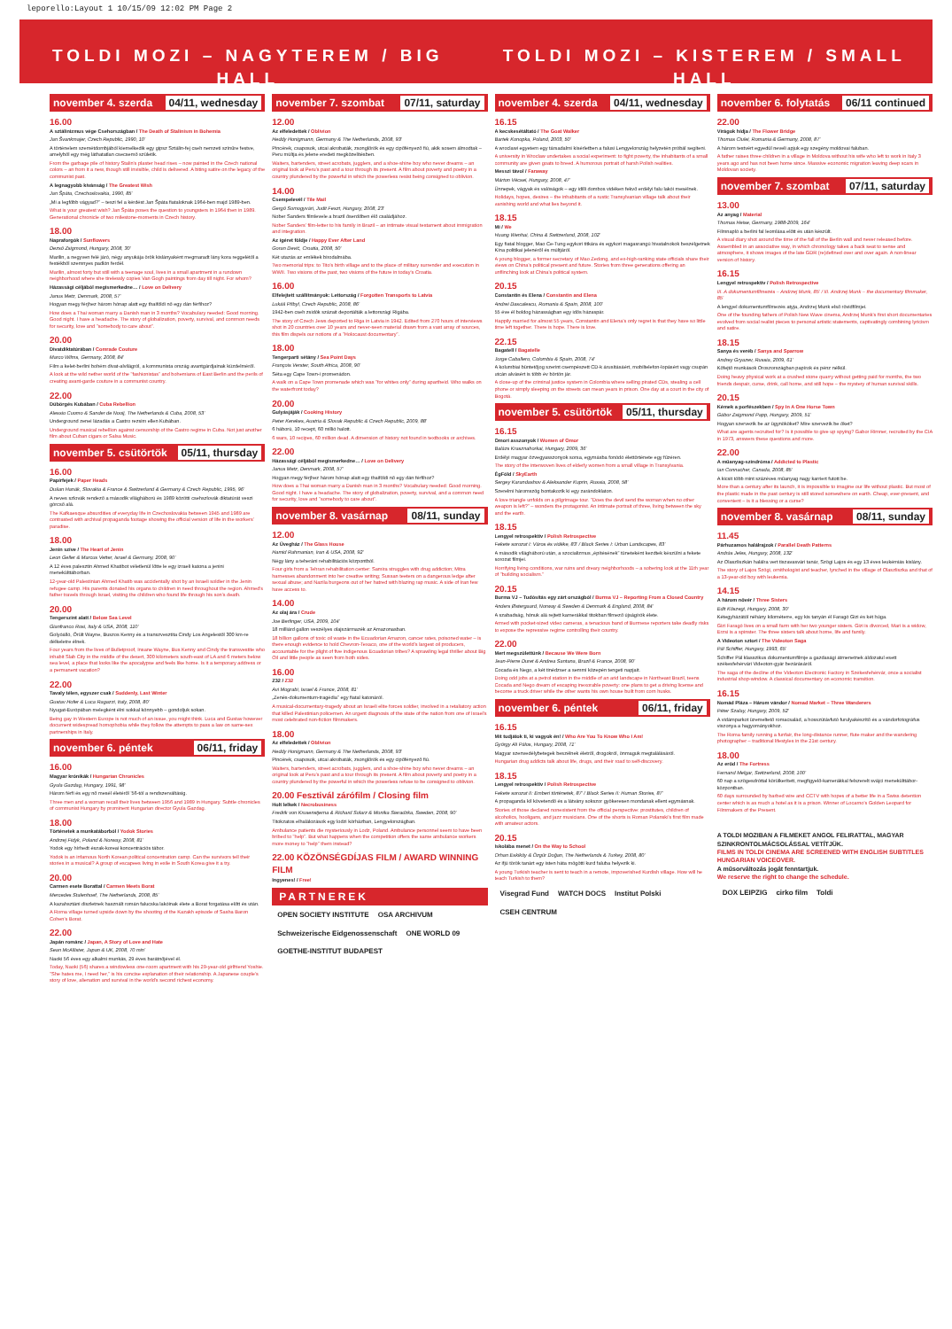leporello:Layout 1 10/15/09 12:02 PM Page 2
TOLDI MOZI – NAGYTEREM / BIG HALL
TOLDI MOZI – KISTEREM / SMALL HALL
november 4. szerda 04/11, wednesday
16.00
A sztálinizmus vége Csehországban / The Death of Stalinism in Bohemia
Jan Švankmajer, Czech Republic, 1990, 10'
A történelem szemétdombjából kiemelkedik egy gipsz Sztálin-fej cseh nemzeti színűre festve, amelyből egy még láthatatlan csecsemő születik.
From the garbage pile of history Stalin's plaster head rises – now painted in the Czech national colors – an from it a new, though still invisible, child is delivered. A biting satire on the legacy of the communist past.
A legnagyobb kívánság / The Greatest Wish
Jan Špáta, Czechoslovakia, 1990, 85'
„Mi a legfőbb vágyad?" – teszi fel a kérdést Jan Špáta fiataloknak 1964-ben majd 1989-ben.
What is your greatest wish? Jan Špáta poses the question to youngsters in 1964 then in 1989. Generational chronicle of two milestone-moments in Czech history.
18.00
Napraforgók / Sunflowers
Dezső Zsigmond, Hungary, 2008, 30'
Marilin, a negyven felé járó, négy anyukája örök kislányaként megmaradt lány kora reggelétől a festékből szemnyes padlón ferdél.
Marilin, almost forty but still with a teenage soul, lives in a small apartment in a rundown neighborhood where she tirelessly copies Van Gogh paintings from day till night. For whom?
Házassági céljából megismerkedne… / Love on Delivery
Janus Metz, Denmark, 2008, 57'
Hogyan megy férjhez három hónap alatt egy thaiföldi nő egy dán férfihoz?
How does a Thai woman marry a Danish man in 3 months? Vocabulary needed: Good morning. Good night. I have a headache. The story of globalization, poverty, survival, and common needs for security, love and "somebody to care about".
20.00
Divatdiktatúrában / Comrade Couture
Marco Wilms, Germany, 2008, 84'
Film a kelet-berlini bohém divat-alvilágról, a kommunista ország avantgárdjainak küzdelméről.
A look at the wild nether world of the "fashionistas" and bohemians of East Berlin and the perils of creating avant-garde couture in a communist country.
22.00
Dübörgés Kubában / Cuba Rebellion
Alessio Cuomo & Sander de Nooij, The Netherlands & Cuba, 2008, 53'
Underground zenei lázadás a Castro rezsim ellen Kubában.
Underground musical rebellion against censorship of the Castro regime in Cuba. Not just another film about Cuban cigars or Salsa Music.
november 5. csütörtök 05/11, thursday
16.00
Papírfejek / Paper Heads
Dušan Hanák, Slovakia & France & Switzerland & Germany & Czech Republic, 1995, 96'
A neves szlovák rendező a második világháború és 1989 közötti csehszlovák diktatúrát veszi górcső alá.
The Kafkaesque absurdities of everyday life in Czechoslovakia between 1945 and 1989 are contrasted with archival propaganda footage showing the official version of life in the workers' paradise.
18.00
Jenin szíve / The Heart of Jenin
Leon Geller & Marcus Vetter, Israel & Germany, 2008, 90'
A 12 éves palesztin Ahmed Khatibot véletlenül lőtte le egy izraeli katona a jenini menekülttáborban.
12-year-old Palestinian Ahmed Khatib was accidentally shot by an Israeli soldier in the Jenin refugee camp. His parents donated his organs to children in need throughout the region. Ahmed's father travels through Israel, visiting the children who found life through his son's death.
20.00
Tengerszint alatt / Below Sea Level
Gianfranco Rosi, Italy & USA, 2008, 110'
Golyóálló, Őrült Wayne, Buszos Kenny és a transzvesztita Cindy Los Angelestől 300 km-re délkeletre élnek.
Four years from the lives of Bulletproof, Insane Wayne, Bus Kenny and Cindy the transvestite who inhabit Slab City in the middle of the desert, 300 kilometers south-east of LA and 6 meters below sea level, a place that looks like the apocalypse and feels like home. Is it a temporary address or a permanent vacation?
22.00
Tavaly télen, egyszer csak / Suddenly, Last Winter
Gustav Hofer & Luca Ragazzi, Italy, 2008, 80'
Nyugat-Európában melegként élni sokkal könnyebb – gondoljuk sokan.
Being gay in Western Europe is not much of an issue, you might think. Luca and Gustav however document widespread homophobia while they follow the attempts to pass a law on same-sex partnerships in Italy.
november 6. péntek 06/11, friday
16.00
Magyar krónikák / Hungarian Chronicles
Gyula Gazdag, Hungary, 1991, 98'
Három férfi és egy nő mesél életéről '56-tól a rendszerváltásig.
Three men and a woman recall their lives between 1956 and 1989 in Hungary. Subtle chronicles of communist Hungary by prominent Hungarian director Gyula Gazdag.
18.00
Történetek a munkatáborból / Yodok Stories
Andrzej Fidyk, Poland & Norway, 2008, 81'
Yodok egy hírhedt észak-koreai koncentrációs tábor.
Yodok is an infamous North Korean political concentration camp. Can the survivors tell their stories in a musical? A group of escapees living in exile in South Korea give it a try.
20.00
Carmen esete Borattal / Carmen Meets Borat
Mercedes Stalenhoef, The Netherlands, 2008, 85'
A kazahsztáni diszlet­nek használt román falucska lakóinak élete a Borat forgatása előtt és után.
A Roma village turned upside down by the shooting of the Kazakh episode of Sasha Baron Cohen's Borat.
22.00
Japán románc / Japan, A Story of Love and Hate
Sean McAllister, Japan & UK, 2008, 70 min'
Naoki 56 éves egy alkalmi munkás, 29 éves barátnőjével él.
Today, Naoki (56) shares a windowless one-room apartment with his 29-year-old girlfriend Yoshie. "She hates me, I need her," is his concise explanation of their relationship. A Japanese couple's story of love, alienation and survival in the world's second richest economy.
november 7. szombat 07/11, saturday
12.00
Az elfeledettek / Oblivion
Heddy Honigmann, Germany & The Netherlands, 2008, 93'
Pincérek, csaposok, utcai akrobaták, zsonglőrök és egy cipőfényező fiú, akik sosem álmodtak – Peru múltja és jelene eredeti megközelítésben.
Waiters, bartenders, street acrobats, jugglers, and a shoe-shine boy who never dreams – an original look at Peru's past and a tour through its present. A film about poverty and poetry in a country plundered by the powerful in which the powerless resist being consigned to oblivion.
14.00
Csempelevél / Tile Mail
Gergő Somogyvári, Judit Feszt, Hungary, 2008, 23'
Nober Sanders filmlevele a brazil őserdőben élő családjához.
Nober Sanders' film-letter to his family in Brazil – an intimate visual testament about immigration and integration.
Az ígéret földje / Happy Ever After Land
Goran Dević, Croatia, 2008, 50'
Két utazás az emlékek birodalmába.
Two memorial trips: to Tito's birth village and to the place of military surrender and execution in WWII. Two visions of the past, two visions of the future in today's Croatia.
16.00
Elfelejtett szállítmányok: Lettország / Forgotten Transports to Latvia
Lukáš Přibyl, Czech Republic, 2008, 86'
1942-ben cseh zsidók százait deportálták a lettországi Rigába.
The story of Czech Jews deported to Riga in Latvia in 1942. Edited from 270 hours of interviews shot in 20 countries over 10 years and never-seen material drawn from a vast array of sources, this film dispels our notions of a "Holocaust documentary".
18.00
Tengerparti sétány / Sea Point Days
François Verster, South Africa, 2008, 90'
Séta egy Cape Town-i promenádon.
A walk on a Cape Town promenade which was "for whites only" during apartheid. Who walks on the waterfront today?
20.00
Gulyásjáják / Cooking History
Peter Kerekes, Austria & Slovak Republic & Czech Republic, 2009, 88'
6 háború, 10 recept, 60 millió halott.
6 wars, 10 recipes, 60 million dead. A dimension of history not found in textbooks or archives.
22.00
Házassági céljából megismerkedne… / Love on Delivery
Janus Metz, Denmark, 2008, 57'
Hogyan megy férjhez három hónap alatt egy thaiföldi nő egy dán férfihoz?
How does a Thai woman marry a Danish man in 3 months? Vocabulary needed: Good morning. Good night. I have a headache. The story of globalization, poverty, survival, and a common need for security, love and "somebody to care about".
november 8. vasárnap 08/11, sunday
12.00
Az Üvegház / The Glass House
Hamid Rahmanian, Iran & USA, 2008, 92'
Négy lány a teheráni rehabilitációs központból.
Four girls from a Tehran rehabilitation center: Samira struggles with drug addiction; Mitra harnesses abandonment into her creative writing; Sussan teeters on a dangerous ledge after sexual abuse; and Nazila burgeons out of her hatred with blazing rap music. A side of Iran few have access to.
14.00
Az olaj ára / Crude
Joe Berlinger, USA, 2009, 104'
18 milliárd gallon veszélyes olajszármazék az Amazonasban.
18 billion gallons of toxic oil waste in the Ecuadorian Amazon, cancer rates, poisoned water – is there enough evidence to hold Chevron-Texaco, one of the world's largest oil producers, accountable for the plight of five indigenous Ecuadorian tribes? A sprawling legal thriller about Big Oil and little people as seen from both sides.
16.00
Z32 / Z32
Avi Mograbi, Israel & France, 2008, 81'
„Zenés-dokumentum-tragédia" egy fiatal katonáról.
A musical-documentary-tragedy about an Israeli elite forces soldier, involved in a retaliatory action that killed Palestinian policemen. An urgent diagnosis of the state of the nation from one of Israel's most celebrated non-fiction filmmakers.
18.00
Az elfeledettek / Oblivion
Heddy Honigmann, Germany & The Netherlands, 2008, 93'
Pincérek, csaposok, utcai akrobaták, zsonglőrök és egy cipőfényező fiú.
Waiters, bartenders, street acrobats, jugglers, and a shoe-shine boy who never dreams – an original look at Peru's past and a tour through its present. A film about poverty and poetry in a country plundered by the powerful in which the powerless refuse to be consigned to oblivion.
20.00 Fesztivál zárófilm / Closing film
Holt lelkek / Necrobusiness
Fredrik von Krusenstjerna & Richard Solarz & Monika Sieradzka, Sweden, 2008, 90'
Titokzatos elhalálozások egy lodzi kórházban, Lengyelországban.
Ambulance patients die mysteriously in Lodz, Poland. Ambulance personnel seem to have been bribed to "help". But what happens when the competition offers the same ambulance workers more money to "help" them instead?
22.00 KÖZÖNSÉGDÍJAS FILM / AWARD WINNING FILM
Ingyenes! / Free!
PARTNEREK
OPEN SOCIETY INSTITUTE OSA ARCHIVUM Schweizerische Eidgenossenschaft ONE WORLD 09 GOETHE-INSTITUT BUDAPEST
november 4. szerda 04/11, wednesday
16.15
A kecskesétáltató / The Goat Walker
Bartek Konopka, Poland, 2003, 50'
A wroclawi egyetem egy társadalmi kísérletben a falusi Lengyelország helyzetén próbál segíteni.
A university in Wroclaw undertakes a social experiment: to fight poverty, the inhabitants of a small community are given goats to breed. A humorous portrait of harsh Polish realities.
Messzi távol / Faraway
Márton Vécsei, Hungary, 2008, 47'
Ünnepek, vágyak és valóságok – egy idilli dombos vidéken fekvő erdélyi falu lakói mesélnek.
Holidays, hopes, desires – the inhabitants of a rustic Transylvanian village talk about their vanishing world and what lies beyond it.
18.15
Mi / We
Huang Wenhai, China & Switzerland, 2008, 102'
Egy fiatal blogger, Mao Ce-Tung egykori titkára és egykori magasrangú hivatalnokok beszélgetnek Kína politikai jelenéről és múltjáról.
A young blogger, a former secretary of Mao Zedong, and ex-high-ranking state officials share their views on China's political present and future. Stories from three generations offering an unflinching look at China's political system.
20.15
Constantin és Elena / Constantin and Elena
Andrei Dascalescu, Romania & Spain, 2008, 100'
55 éve él boldog házasságban egy idős házaspár.
Happily married for almost 55 years, Constantin and Elena's only regret is that they have so little time left together. There is hope. There is love.
22.15
Bagatell / Bagatelle
Jorge Caballero, Colombia & Spain, 2008, 74'
A kolumbiai büntetőjog szerint csempészett CD-k árusításáért, mobiltelefon-lopásért vagy csupán utcán alvásért is több év börtön jár.
A close-up of the criminal justice system in Colombia where selling pirated CDs, stealing a cell phone or simply sleeping on the streets can mean years in prison. One day at a court in the city of Bogotá.
november 5. csütörtök 05/11, thursday
16.15
Omori asszonyok / Women of Omor
Balázs Kraszna­horkai, Hungary, 2009, 36'
Erdélyi magyar özvegyasszonyok sorsa, egymásba fonódó élettörténete egy fűzéren.
The story of the interwoven lives of elderly women from a small village in Transylvania.
ÉgFöld / SkyEarth
Sergey Karandashov & Aleksander Kuprin, Russia, 2008, 58'
Szerelmi háromszög bontakozik ki egy zarándoklaton.
A love triangle unfolds on a pilgrimage tour. "Does the devil send the woman when no other weapon is left?" – wonders the protagonist. An intimate portrait of three, living between the sky and the earth.
18.15
Lengyel retrospektív / Polish Retrospective
Fekete sorozat I: Város és vidéke, 83' / Black Series I: Urban Landscapes, 83'
A második világháború után, a szocializmus „építésének" tüneteként kezdtek készülni a fekete sorozat filmjei.
Horrifying living conditions, war ruins and dreary neighborhoods – a sobering look at the 11th year of "building socialism."
20.15
Burma VJ – Tudósítás egy zárt országból / Burma VJ – Reporting From a Closed Country
Anders Østergaard, Norway & Sweden & Denmark & England, 2008, 84'
A szabadság, hónuk alá rejtett kamerákkal titokban filmező újságírók élete.
Armed with pocket-sized video cameras, a tenacious band of Burmese reporters take deadly risks to expose the repressive regime controlling their country.
22.00
Mert megszülettünk / Because We Were Born
Jean-Pierre Duret & Andrea Santana, Brazil & France, 2008, 90'
Cocada és Nego, a két tinédzser a semmi közepén tengeti napjait.
Doing odd jobs at a petrol station in the middle of an arid landscape in Northeast Brazil, teens Cocada and Nego dream of escaping inexorable poverty: one plans to get a driving license and become a truck driver while the other wants his own house built from corn husks.
november 6. péntek 06/11, friday
16.15
Mit tudjátok ti, ki vagyok én! / Who Are You To Know Who I Am!
György Ali Pálos, Hungary, 2008, 71'
Magyar szenvedélybetegek beszélnek életről, drogokról, önmaguk megtalálásáról.
Hungarian drug addicts talk about life, drugs, and their road to self-discovery.
18.15
Lengyel retrospektív / Polish Retrospective
Fekete sorozat II: Emberi történetek, 87' / Black Series II: Human Stories, 87'
A propaganda kíl követendő és a látvány sokszor gyökeresen mondanak ellent egymásnak.
Stories of those declared nonexistent from the official perspective: prostitutes, children of alcoholics, hooligans, and jazz musicians. One of the shorts is Roman Polanski's first film made with amateur actors.
20.15
Iskolába menet / On the Way to School
Orhan Eskiköy & Özgür Doğan, The Netherlands & Turkey, 2008, 80'
Az ifjú török tanárt egy isten háta mögötti kurd faluba helyezik ki.
A young Turkish teacher is sent to teach in a remote, impoverished Kurdish village. How will he teach Turkish to them?
Visegrad Fund WATCH DOCS Institut Polski CSEH CENTRUM
november 6. folytatás 06/11 continued
22.00
Virágok hídja / The Flower Bridge
Thomas Ciulei, Romania & Germany, 2008, 87'
A három testvért egyedül neveli apjuk egy szegény moldovai faluban.
A father raises three children in a village in Moldova without his wife who left to work in Italy 3 years ago and has not been home since. Massive economic migration leaving deep scars in Moldovan society.
november 7. szombat 07/11, saturday
13.00
Az anyag / Material
Thomas Heise, Germany, 1988-2009, 164'
Filmnapló a berlini fal leomlása előtt és után készült.
A visual diary shot around the time of the fall of the Berlin wall and never released before. Assembled in an associative way, in which chronology takes a back seat to sense and atmosphere, it shows images of the late GDR (re)defined over and over again. A non-linear version of history.
16.15
Lengyel retrospektív / Polish Retrospective
III. A dokumentumfilmezés – Andrzej Munk, 85' / III. Andrzej Munk – the documentary filmmaker, 85'
A lengyel dokumentumfilmezés atyja, Andrzej Munk első rövidfilmjei.
One of the founding fathers of Polish New Wave cinema, Andrzej Munk's first short documentaries evolved from social realist pieces to personal artistic statements, captivatingly combining lyricism and satire.
18.15
Sanya és veréb / Sanya and Sparrow
Andrey Gryazev, Russia, 2009, 61'
Kőfejtő munkások Oroszországban papírok és pénz nélkül.
Doing heavy physical work at a crushed stone quarry without getting paid for months, the two friends despair, curse, drink, call home, and still hope – the mystery of human survival skills.
20.15
Kémek a porfészekben / Spy In A One Horse Town
Gábor Zsigmond Papp, Hungary, 2009, 51'
Hogyan szervezik be az ügynököket? Mire szervezik be őket?
What are agents recruited for? Is it possible to give up spying? Gabor Rimner, recruited by the CIA in 1973, answers these questions and more.
22.00
A műanyag-szindróma / Addicted to Plastic
Ian Connacher, Canada, 2008, 85'
A kicsit több mint százéves műanyag nagy karriert futott be.
More than a century after its launch, it is impossible to imagine our life without plastic. But most of the plastic made in the past century is still stored somewhere on earth. Cheap, ever-present, and convenient – is it a blessing or a curse?
november 8. vasárnap 08/11, sunday
11.45
Párhuzamos halálrajzok / Parallel Death Patterns
András Jeles, Hungary, 2008, 132'
Az Olaszliszkán halálra vert tiszavasvári tanár, Szögi Lajos és egy 13 éves leukémiás kislány.
The story of Lajos Szögi, ornithologist and teacher, lynched in the village of Olaszliszka and that of a 13-year-old boy with leukemia.
14.15
A három nővér / Three Sisters
Edit Kőszegi, Hungary, 2008, 30'
Kétegyházától néhány kilométerre, egy kis tanyán él Faragó Gizi és két húga.
Gizi Faragó lives on a small farm with her two younger sisters. Gizi is divorced, Mari is a widow, Erzsi is a spinster. The three sisters talk about home, life and family.
A Videoton sztori / The Videoton Saga
Pál Schiffer, Hungary, 1993, 65'
Schiffer Pál klasszikus dokumentumfilmje a gazdasági átmenetnek áldozatul esett székesfehérvári Videoton-gyár bezárásáról.
The saga of the decline of the Videoton Electronic Factory in Székesfehérvár, once a socialist industrial shop-window. A classical documentary on economic transition.
16.15
Nomád Pláza – Három vándor / Nomad Market – Three Wanderers
Péter Szalay, Hungary, 2009, 52'
A vidámparkot üzemeltető romacsalád, a hosszútávfutó furulyakészítő és a vándorfotográfus viszonya a hagyományokhoz.
The Roma family running a funfair, the long-distance runner, flute maker and the wandering photographer – traditional lifestyles in the 21st century.
18.00
Az erőd / The Fortress
Fernand Melgar, Switzerland, 2008, 100'
60 nap a szögesdróttal körülkerített, megfigyelő-kamerákkal felszerelt svájci menekülttábor-központban.
60 days surrounded by barbed wire and CCTV with hopes of a better life in a Swiss detention center which is as much a hotel as it is a prison. Winner of Locarno's Golden Leopard for Filmmakers of the Present.
A TOLDI MOZIBAN A FILMEKET ANGOL FELIRATTAL, MAGYAR SZINKRONTOLMÁCSOLÁSSAL VETÍTJÜK.
FILMS IN TOLDI CINEMA ARE SCREENED WITH ENGLISH SUBTITLES HUNGARIAN VOICEOVER.
A műsorváltozás jogát fenntartjuk.
We reserve the right to change the schedule.
DOX LEIPZIG cirko film Toldi